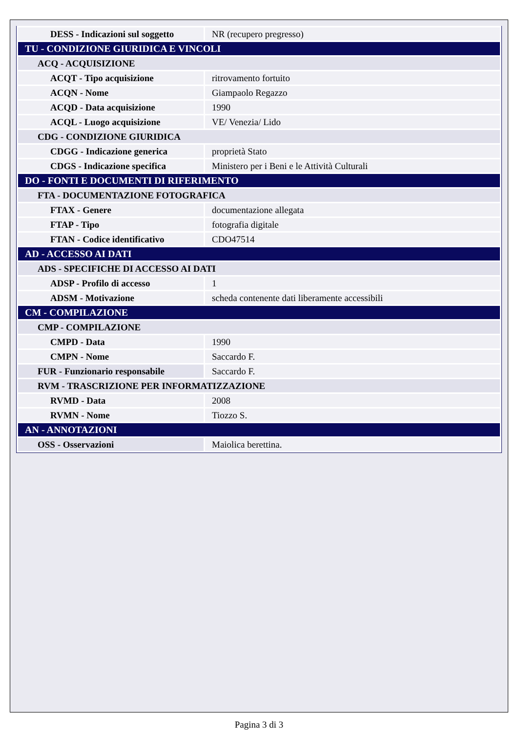| DESS - Indicazioni sul soggetto | NR (recupero pregresso) |
| TU - CONDIZIONE GIURIDICA E VINCOLI | |
| ACQ - ACQUISIZIONE | |
| ACQT - Tipo acquisizione | ritrovamento fortuito |
| ACQN - Nome | Giampaolo Regazzo |
| ACQD - Data acquisizione | 1990 |
| ACQL - Luogo acquisizione | VE/ Venezia/ Lido |
| CDG - CONDIZIONE GIURIDICA | |
| CDGG - Indicazione generica | proprietà Stato |
| CDGS - Indicazione specifica | Ministero per i Beni e le Attività Culturali |
| DO - FONTI E DOCUMENTI DI RIFERIMENTO | |
| FTA - DOCUMENTAZIONE FOTOGRAFICA | |
| FTAX - Genere | documentazione allegata |
| FTAP - Tipo | fotografia digitale |
| FTAN - Codice identificativo | CDO47514 |
| AD - ACCESSO AI DATI | |
| ADS - SPECIFICHE DI ACCESSO AI DATI | |
| ADSP - Profilo di accesso | 1 |
| ADSM - Motivazione | scheda contenente dati liberamente accessibili |
| CM - COMPILAZIONE | |
| CMP - COMPILAZIONE | |
| CMPD - Data | 1990 |
| CMPN - Nome | Saccardo F. |
| FUR - Funzionario responsabile | Saccardo F. |
| RVM - TRASCRIZIONE PER INFORMATIZZAZIONE | |
| RVMD - Data | 2008 |
| RVMN - Nome | Tiozzo S. |
| AN - ANNOTAZIONI | |
| OSS - Osservazioni | Maiolica berettina. |
Pagina 3 di 3